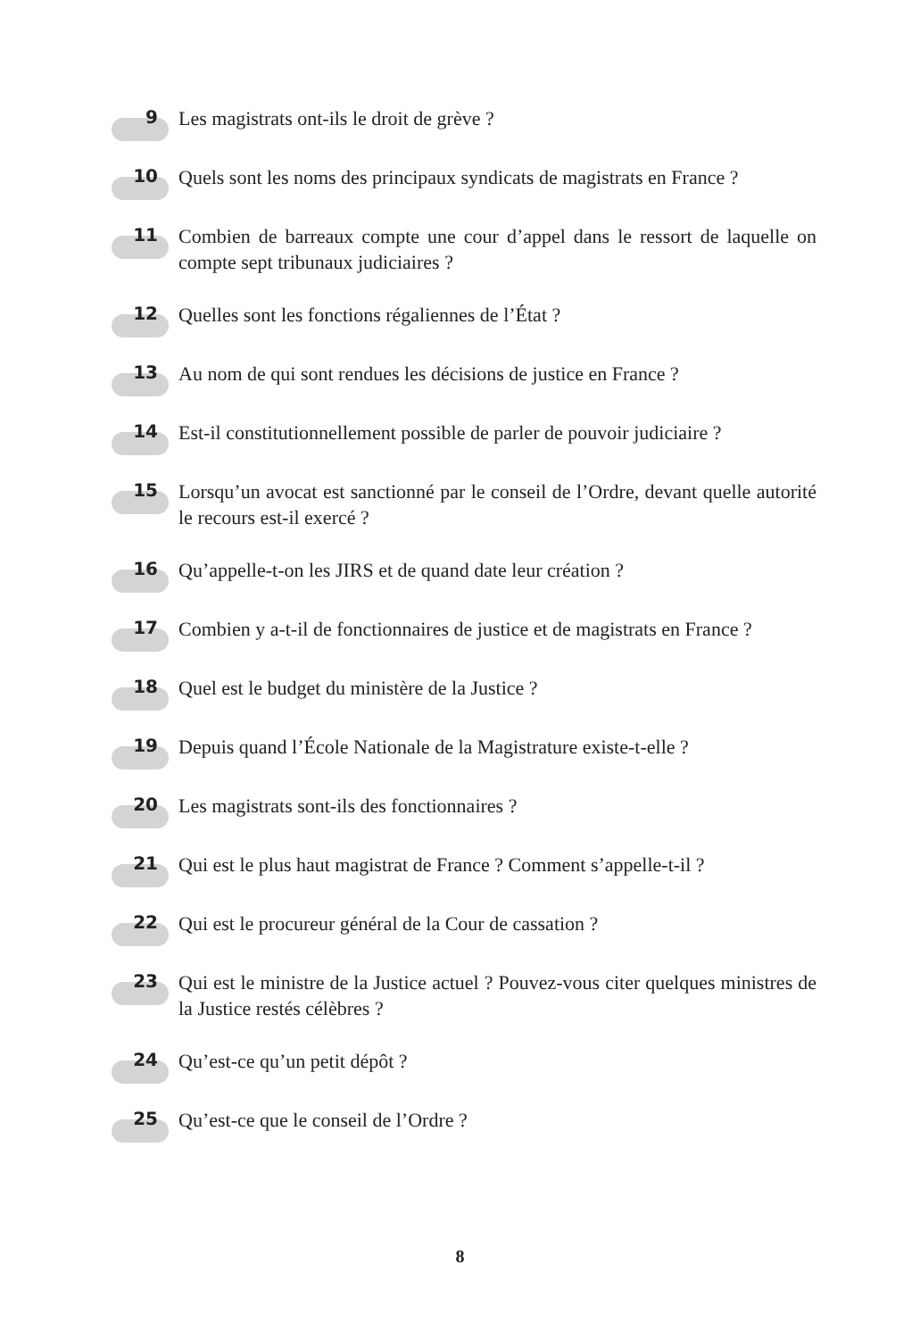9
Les magistrats ont-ils le droit de grève ?
10
Quels sont les noms des principaux syndicats de magistrats en France ?
11
Combien de barreaux compte une cour d’appel dans le ressort de laquelle on compte sept tribunaux judiciaires ?
12
Quelles sont les fonctions régaliennes de l’État ?
13
Au nom de qui sont rendues les décisions de justice en France ?
14
Est-il constitutionnellement possible de parler de pouvoir judiciaire ?
15
Lorsqu’un avocat est sanctionné par le conseil de l’Ordre, devant quelle autorité le recours est-il exercé ?
16
Qu’appelle-t-on les JIRS et de quand date leur création ?
17
Combien y a-t-il de fonctionnaires de justice et de magistrats en France ?
18
Quel est le budget du ministère de la Justice ?
19
Depuis quand l’École Nationale de la Magistrature existe-t-elle ?
20
Les magistrats sont-ils des fonctionnaires ?
21
Qui est le plus haut magistrat de France ? Comment s’appelle-t-il ?
22
Qui est le procureur général de la Cour de cassation ?
23
Qui est le ministre de la Justice actuel ? Pouvez-vous citer quelques ministres de la Justice restés célèbres ?
24
Qu’est-ce qu’un petit dépôt ?
25
Qu’est-ce que le conseil de l’Ordre ?
8